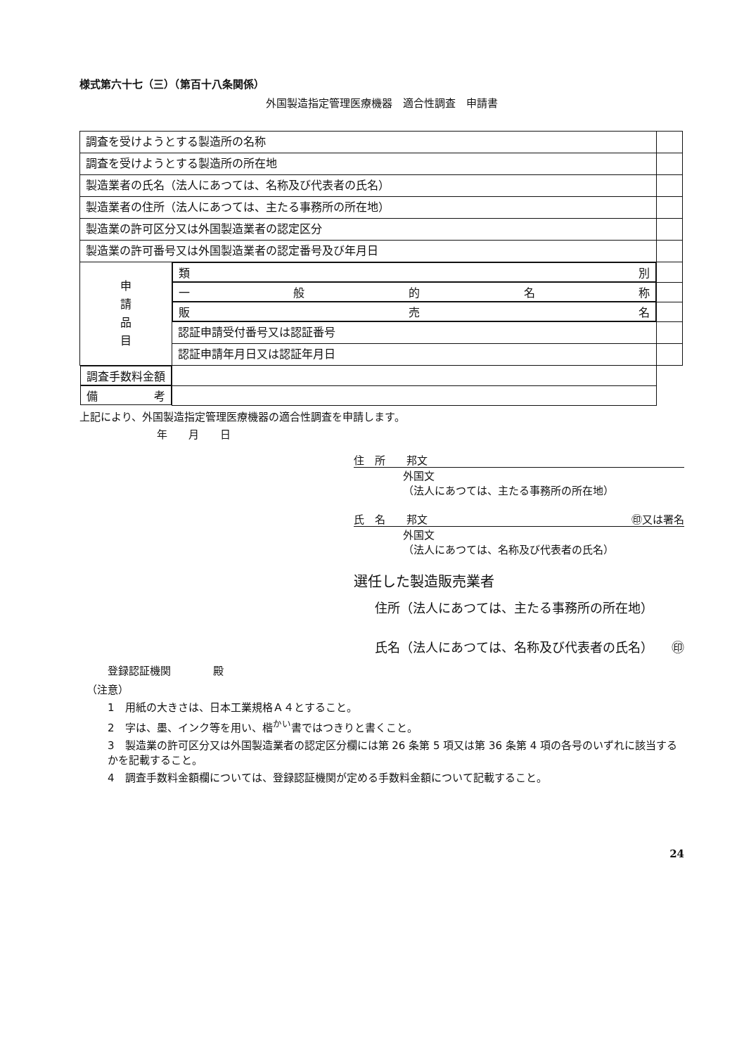様式第六十七（三）（第百十八条関係）
外国製造指定管理医療機器　適合性調査　申請書
| 調査を受けようとする製造所の名称 | | |
| 調査を受けようとする製造所の所在地 | | |
| 製造業者の氏名（法人にあつては、名称及び代表者の氏名） | | |
| 製造業者の住所（法人にあつては、主たる事務所の所在地） | | |
| 製造業の許可区分又は外国製造業者の認定区分 | | |
| 製造業の許可番号又は外国製造業者の認定番号及び年月日 | | |
| 申 請 品 目 | 類 別 | |
| | 一 般 的 名 称 | |
| | 販 売 名 | |
| | 認証申請受付番号又は認証番号 | |
| | 認証申請年月日又は認証年月日 | |
| 調 査 手 数 料 金 額 | | |
| 備 考 | | |
上記により、外国製造指定管理医療機器の適合性調査を申請します。
年　　月　　日
住　所　　邦文
外国文
（法人にあつては、主たる事務所の所在地）
氏　名　　邦文 ㊞又は署名
外国文
（法人にあつては、名称及び代表者の氏名）
選任した製造販売業者
住所（法人にあつては、主たる事務所の所在地）
氏名（法人にあつては、名称及び代表者の氏名） ㊞
登録認証機関　　　　殿
（注意）
1　用紙の大きさは、日本工業規格Ａ４とすること。
2　字は、墨、インク等を用い、楷<sup>かい</sup>書ではつきりと書くこと。
3　製造業の許可区分又は外国製造業者の認定区分欄には第 26 条第 5 項又は第 36 条第 4 項の各号のいずれに該当するかを記載すること。
4　調査手数料金額欄については、登録認証機関が定める手数料金額について記載すること。
24